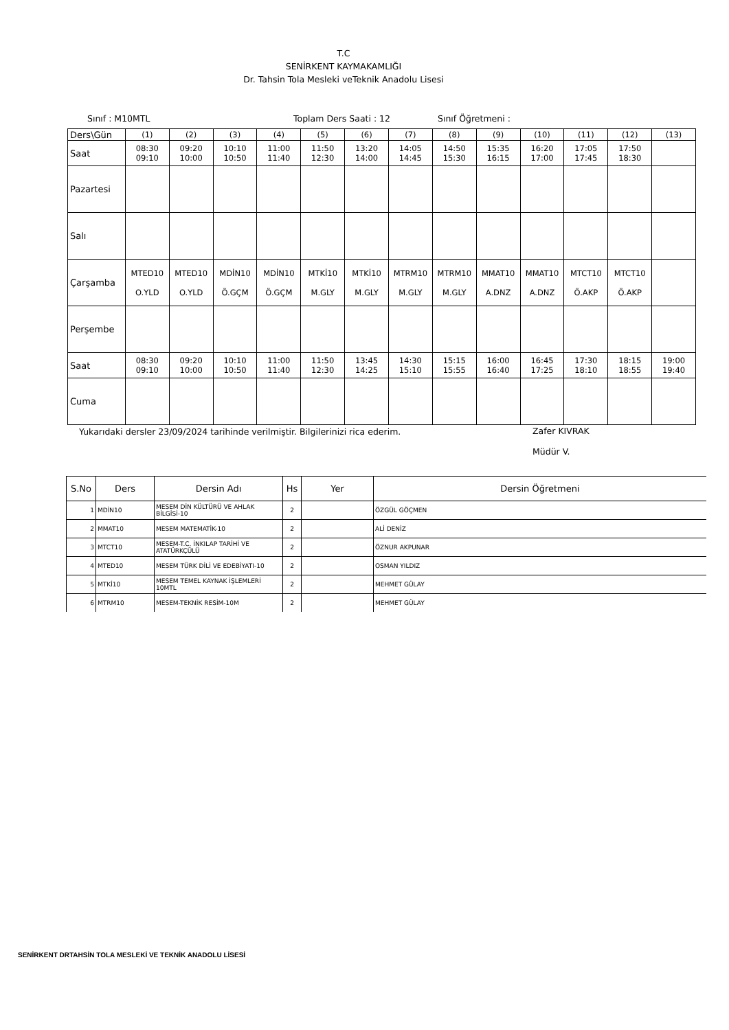T.C
SENİRKENT KAYMAKAMLIĞI
Dr. Tahsin Tola Mesleki veTeknik Anadolu Lisesi
Sınıf : M10MTL Toplam Ders Saati : 12 Sınıf Öğretmeni :
| Ders\Gün | (1) | (2) | (3) | (4) | (5) | (6) | (7) | (8) | (9) | (10) | (11) | (12) | (13) |
| Saat | 08:30 09:10 | 09:20 10:00 | 10:10 10:50 | 11:00 11:40 | 11:50 12:30 | 13:20 14:00 | 14:05 14:45 | 14:50 15:30 | 15:35 16:15 | 16:20 17:00 | 17:05 17:45 | 17:50 18:30 | |
| Pazartesi | | | | | | | | | | | | | |
| Salı | | | | | | | | | | | | | |
| Çarşamba | MTED10 O.YLD | MTED10 O.YLD | MDİN10 Ö.GÇM | MDİN10 Ö.GÇM | MTKİ10 M.GLY | MTKİ10 M.GLY | MTRM10 M.GLY | MTRM10 M.GLY | MMAT10 A.DNZ | MMAT10 A.DNZ | MTCT10 Ö.AKP | MTCT10 Ö.AKP | |
| Perşembe | | | | | | | | | | | | | |
| Saat | 08:30 09:10 | 09:20 10:00 | 10:10 10:50 | 11:00 11:40 | 11:50 12:30 | 13:45 14:25 | 14:30 15:10 | 15:15 15:55 | 16:00 16:40 | 16:45 17:25 | 17:30 18:10 | 18:15 18:55 | 19:00 19:40 |
| Cuma | | | | | | | | | | | | | |
Yukarıdaki dersler 23/09/2024 tarihinde verilmiştir. Bilgilerinizi rica ederim. Zafer KIVRAK
Müdür V.
| S.No | Ders | Dersin Adı | Hs | Yer | Dersin Öğretmeni |
| --- | --- | --- | --- | --- | --- |
| 1 | MDİN10 | MESEM DİN KÜLTÜRÜ VE AHLAK BİLGİSİ-10 | 2 | | ÖZGÜL GÖÇMEN |
| 2 | MMAT10 | MESEM MATEMATİK-10 | 2 | | ALİ DENİZ |
| 3 | MTCT10 | MESEM-T.C. İNKILAP TARİHİ VE ATATÜRKÇÜLÜ | 2 | | ÖZNUR AKPUNAR |
| 4 | MTED10 | MESEM TÜRK DİLİ VE EDEBİYATI-10 | 2 | | OSMAN YILDIZ |
| 5 | MTKİ10 | MESEM TEMEL KAYNAK İŞLEMLERİ 10MTL | 2 | | MEHMET GÜLAY |
| 6 | MTRM10 | MESEM-TEKNİK RESİM-10M | 2 | | MEHMET GÜLAY |
SENİRKENT DRTAHSİN TOLA MESLEKİ VE TEKNİK ANADOLU LİSESİ